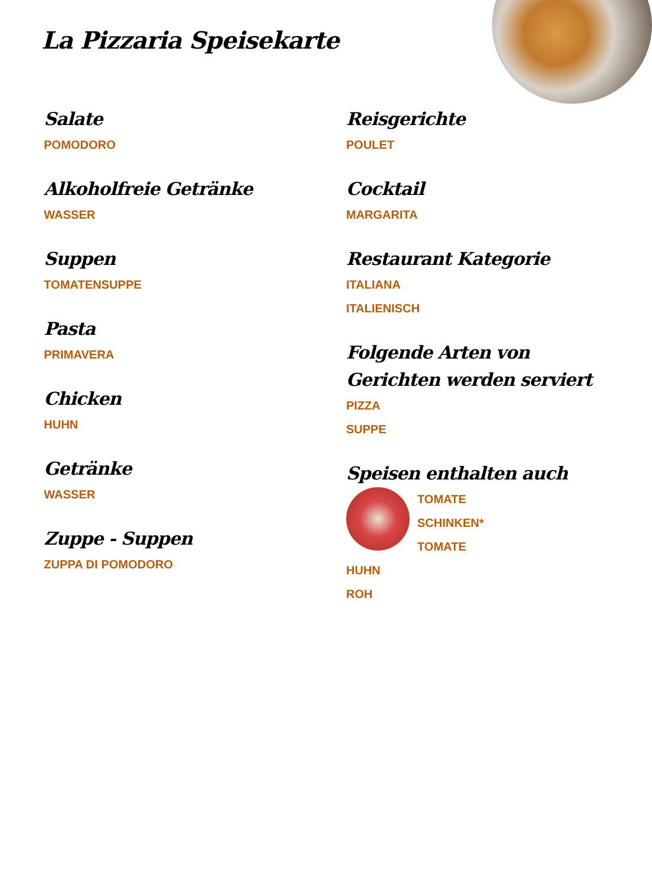La Pizzaria Speisekarte
Salate
POMODORO
Alkoholfreie Getränke
WASSER
Suppen
TOMATENSUPPE
Pasta
PRIMAVERA
Chicken
HUHN
Getränke
WASSER
Zuppe - Suppen
ZUPPA DI POMODORO
Reisgerichte
POULET
Cocktail
MARGARITA
Restaurant Kategorie
ITALIANA
ITALIENISCH
Folgende Arten von Gerichten werden serviert
PIZZA
SUPPE
Speisen enthalten auch
TOMATE
SCHINKEN*
TOMATE
HUHN
ROH